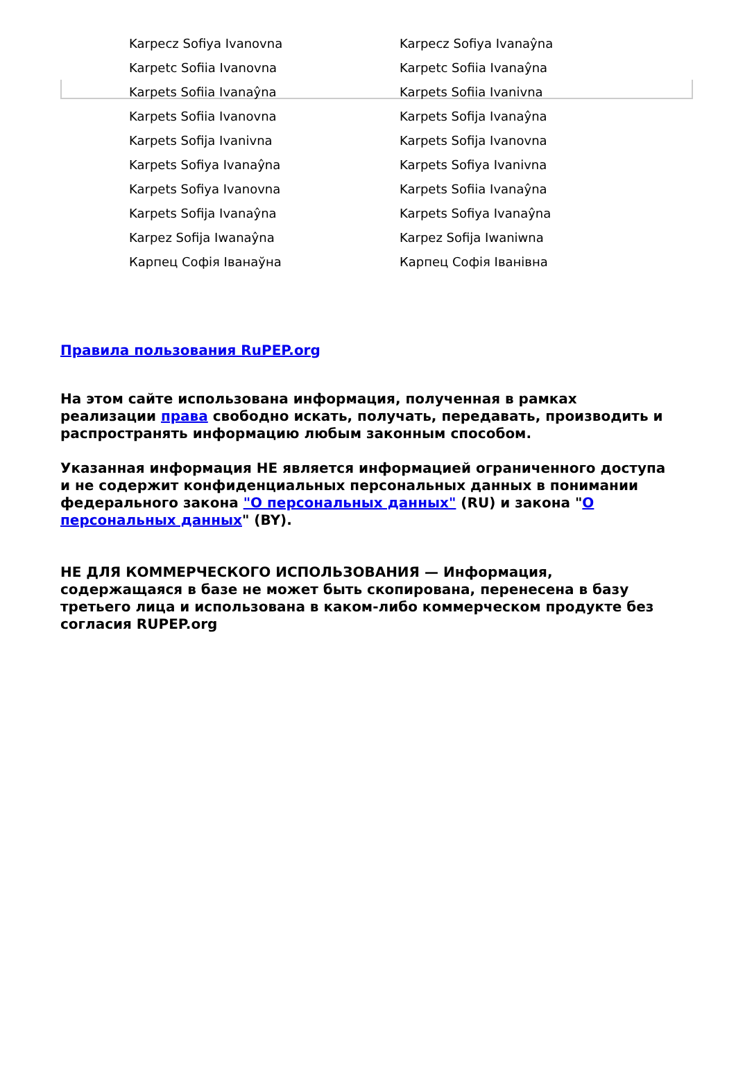| Karpecz Sofiya Ivanovna | Karpecz Sofiya Ivanaŷna |
| Karpetc Sofiia Ivanovna | Karpetc Sofiia Ivanaŷna |
| Karpets Sofiia Ivanaŷna | Karpets Sofiia Ivanivna |
| Karpets Sofiia Ivanovna | Karpets Sofija Ivanaŷna |
| Karpets Sofija Ivanivna | Karpets Sofija Ivanovna |
| Karpets Sofiya Ivanaŷna | Karpets Sofiya Ivanivna |
| Karpets Sofiya Ivanovna | Karpets Sofiia Ivanaŷna |
| Karpets Sofija Ivanaŷna | Karpets Sofiya Ivanaŷna |
| Karpez Sofija Iwanaŷna | Karpez Sofija Iwaniwna |
| Карпец Софія Іванаўна | Карпец Софія Іванівна |
Правила пользования RuPEP.org
На этом сайте использована информация, полученная в рамках реализации права свободно искать, получать, передавать, производить и распространять информацию любым законным способом.
Указанная информация НЕ является информацией ограниченного доступа и не содержит конфиденциальных персональных данных в понимании федерального закона "О персональных данных" (RU) и закона "О персональных данных" (BY).
НЕ ДЛЯ КОММЕРЧЕСКОГО ИСПОЛЬЗОВАНИЯ — Информация, содержащаяся в базе не может быть скопирована, перенесена в базу третьего лица и использована в каком-либо коммерческом продукте без согласия RUPEP.org